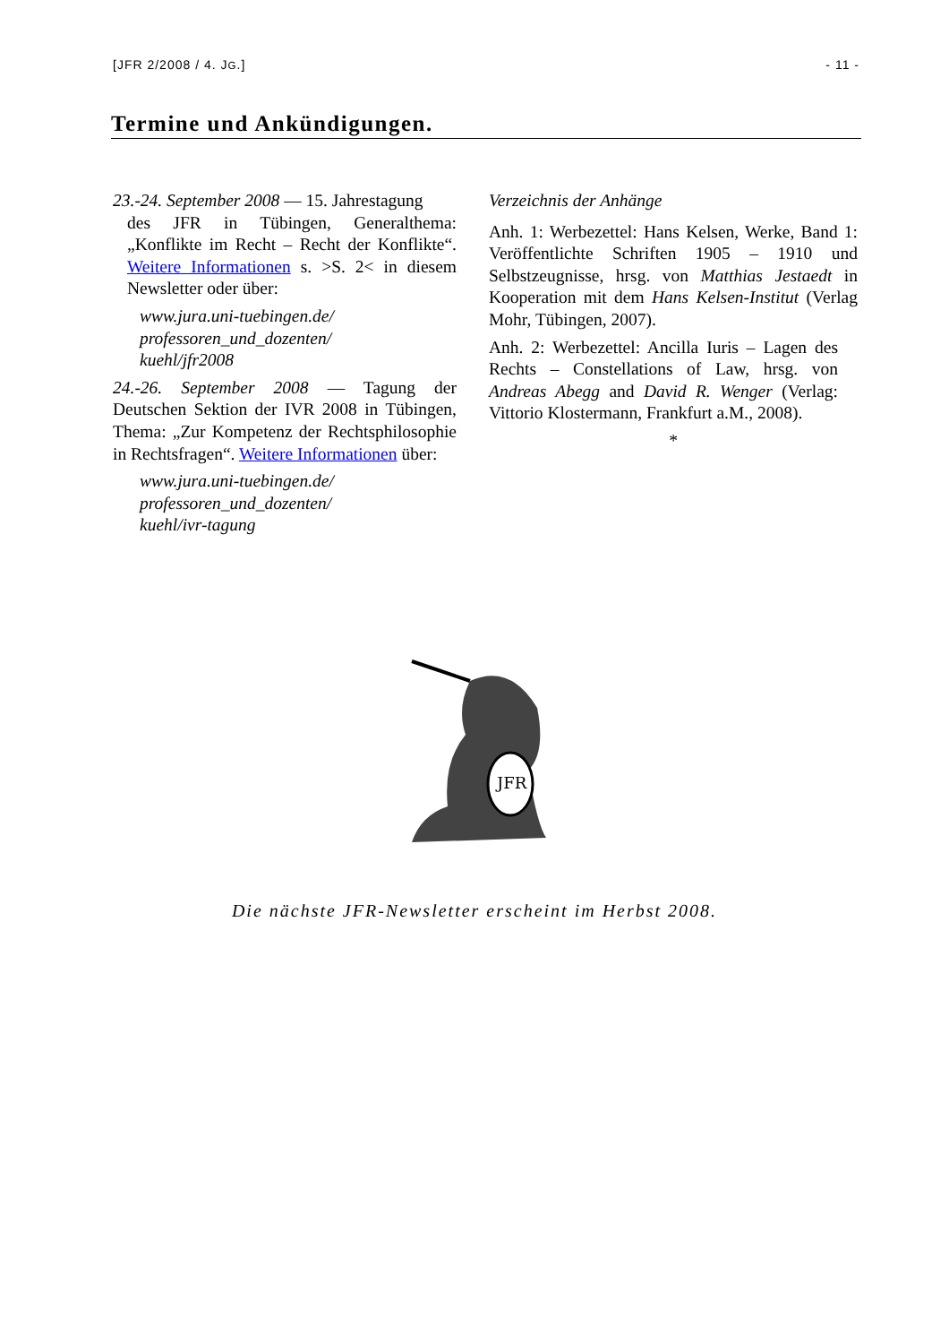[JFR 2/2008 / 4. JG.] - 11 -
Termine und Ankündigungen.
23.-24. September 2008 — 15. Jahrestagung
des JFR in Tübingen, Generalthema: „Konflikte im Recht – Recht der Konflikte“. Weitere Informationen s. >S. 2< in diesem Newsletter oder über:
www.jura.uni-tuebingen.de/
professoren_und_dozenten/
kuehl/jfr2008
24.-26. September 2008 — Tagung der Deutschen Sektion der IVR 2008 in Tübingen, Thema: „Zur Kompetenz der Rechtsphilosophie in Rechtsfragen“. Weitere Informationen über:
www.jura.uni-tuebingen.de/
professoren_und_dozenten/
kuehl/ivr-tagung
Verzeichnis der Anhänge
Anh. 1: Werbezettel: Hans Kelsen, Werke, Band 1: Veröffentlichte Schriften 1905 – 1910 und Selbstzeugnisse, hrsg. von Matthias Jestaedt in Kooperation mit dem Hans Kelsen-Institut (Verlag Mohr, Tübingen, 2007).
Anh. 2: Werbezettel: Ancilla Iuris – Lagen des Rechts – Constellations of Law, hrsg. von Andreas Abegg and David R. Wenger (Verlag: Vittorio Klostermann, Frankfurt a.M., 2008).
*
JFR
Die nächste JFR-Newsletter erscheint im Herbst 2008.